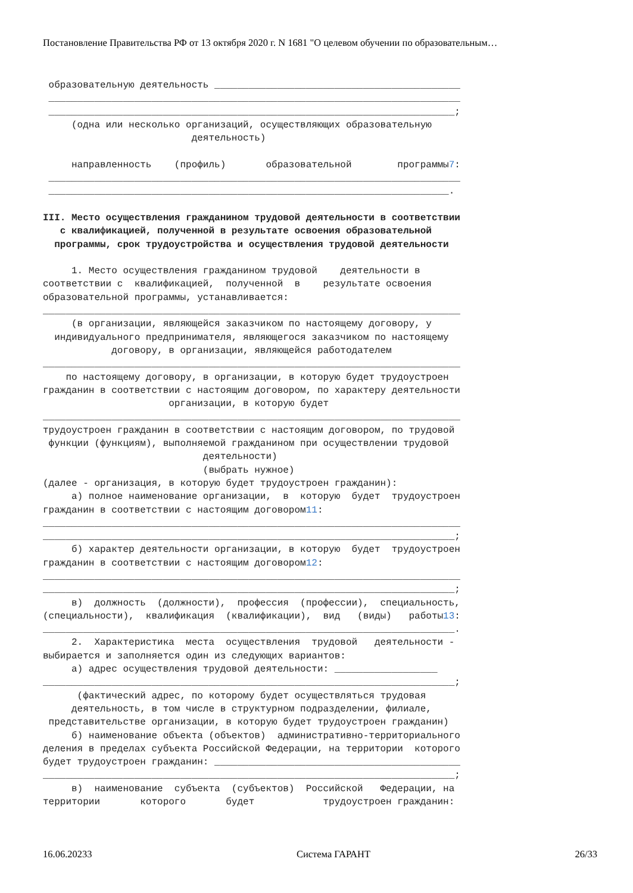Постановление Правительства РФ от 13 октября 2020 г. N 1681 "О целевом обучении по образовательным…
образовательную деятельность ___________________________________________ ________________________________________________________________________ _______________________________________________________________________; (одна или несколько организаций, осуществляющих образовательную деятельность) направленность (профиль) образовательной программы7: ________________________________________________________________________ ______________________________________________________________________. III. Место осуществления гражданином трудовой деятельности в соответствии с квалификацией, полученной в результате освоения образовательной программы, срок трудоустройства и осуществления трудовой деятельности 1. Место осуществления гражданином трудовой деятельности в соответствии с квалификацией, полученной в результате освоения образовательной программы, устанавливается: _________________________________________________________________________ (в организации, являющейся заказчиком по настоящему договору, у индивидуального предпринимателя, являющегося заказчиком по настоящему договору, в организации, являющейся работодателем _________________________________________________________________________ по настоящему договору, в организации, в которую будет трудоустроен гражданин в соответствии с настоящим договором, по характеру деятельности организации, в которую будет _________________________________________________________________________ трудоустроен гражданин в соответствии с настоящим договором, по трудовой функции (функциям), выполняемой гражданином при осуществлении трудовой деятельности) (выбрать нужное) (далее - организация, в которую будет трудоустроен гражданин): а) полное наименование организации, в которую будет трудоустроен гражданин в соответствии с настоящим договором11: _________________________________________________________________________ ________________________________________________________________________; б) характер деятельности организации, в которую будет трудоустроен гражданин в соответствии с настоящим договором12: _________________________________________________________________________ ________________________________________________________________________; в) должность (должности), профессия (профессии), специальность, (специальности), квалификация (квалификации), вид (виды) работы13: ________________________________________________________________________. 2. Характеристика места осуществления трудовой деятельности - выбирается и заполняется один из следующих вариантов: а) адрес осуществления трудовой деятельности: __________________ ________________________________________________________________________; (фактический адрес, по которому будет осуществляться трудовая деятельность, в том числе в структурном подразделении, филиале, представительстве организации, в которую будет трудоустроен гражданин) б) наименование объекта (объектов) административно-территориального деления в пределах субъекта Российской Федерации, на территории которого будет трудоустроен гражданин: ___________________________________________ ________________________________________________________________________; в) наименование субъекта (субъектов) Российской Федерации, на территории которого будет трудоустроен гражданин:
16.06.20233 Система ГАРАНТ 26/33